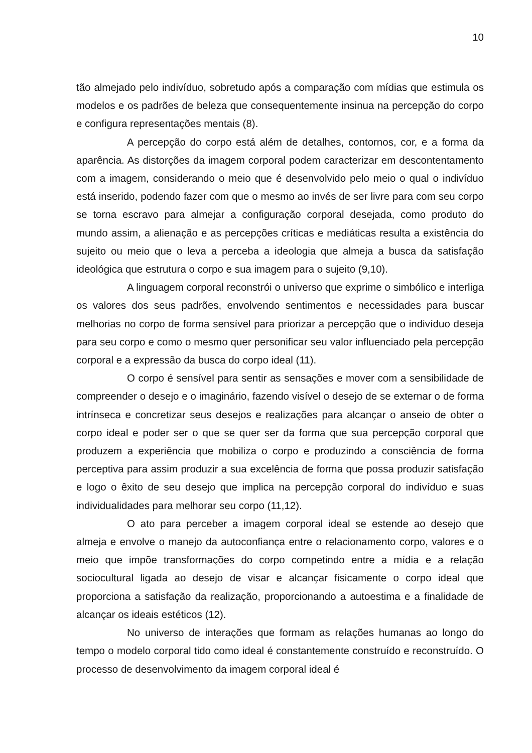10
tão almejado pelo indivíduo, sobretudo após a comparação com mídias que estimula os modelos e os padrões de beleza que consequentemente insinua na percepção do corpo e configura representações mentais (8).
A percepção do corpo está além de detalhes, contornos, cor, e a forma da aparência. As distorções da imagem corporal podem caracterizar em descontentamento com a imagem, considerando o meio que é desenvolvido pelo meio o qual o indivíduo está inserido, podendo fazer com que o mesmo ao invés de ser livre para com seu corpo se torna escravo para almejar a configuração corporal desejada, como produto do mundo assim, a alienação e as percepções críticas e mediáticas resulta a existência do sujeito ou meio que o leva a perceba a ideologia que almeja a busca da satisfação ideológica que estrutura o corpo e sua imagem para o sujeito (9,10).
A linguagem corporal reconstrói o universo que exprime o simbólico e interliga os valores dos seus padrões, envolvendo sentimentos e necessidades para buscar melhorias no corpo de forma sensível para priorizar a percepção que o indivíduo deseja para seu corpo e como o mesmo quer personificar seu valor influenciado pela percepção corporal e a expressão da busca do corpo ideal (11).
O corpo é sensível para sentir as sensações e mover com a sensibilidade de compreender o desejo e o imaginário, fazendo visível o desejo de se externar o de forma intrínseca e concretizar seus desejos e realizações para alcançar o anseio de obter o corpo ideal e poder ser o que se quer ser da forma que sua percepção corporal que produzem a experiência que mobiliza o corpo e produzindo a consciência de forma perceptiva para assim produzir a sua excelência de forma que possa produzir satisfação e logo o êxito de seu desejo que implica na percepção corporal do indivíduo e suas individualidades para melhorar seu corpo (11,12).
O ato para perceber a imagem corporal ideal se estende ao desejo que almeja e envolve o manejo da autoconfiança entre o relacionamento corpo, valores e o meio que impõe transformações do corpo competindo entre a mídia e a relação sociocultural ligada ao desejo de visar e alcançar fisicamente o corpo ideal que proporciona a satisfação da realização, proporcionando a autoestima e a finalidade de alcançar os ideais estéticos (12).
No universo de interações que formam as relações humanas ao longo do tempo o modelo corporal tido como ideal é constantemente construído e reconstruído. O processo de desenvolvimento da imagem corporal ideal é